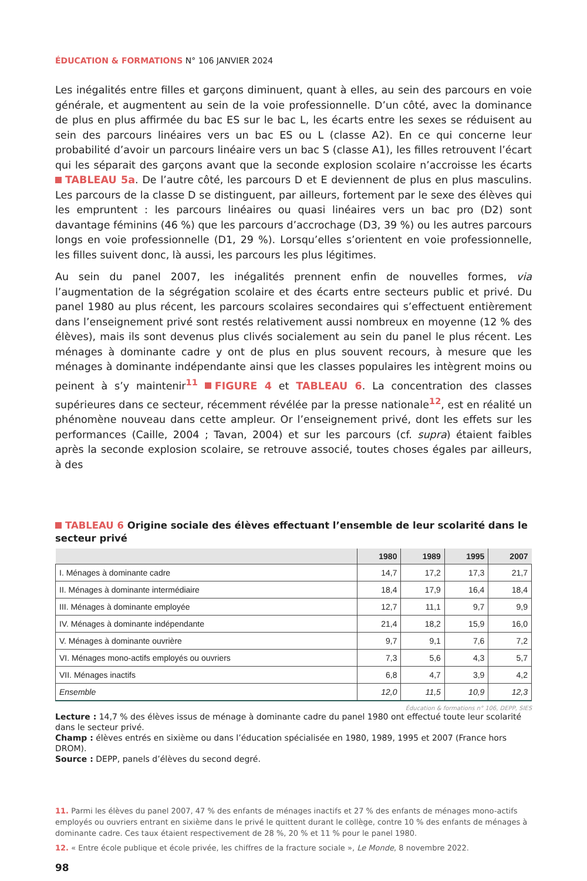ÉDUCATION & FORMATIONS N° 106 JANVIER 2024
Les inégalités entre filles et garçons diminuent, quant à elles, au sein des parcours en voie générale, et augmentent au sein de la voie professionnelle. D’un côté, avec la dominance de plus en plus affirmée du bac ES sur le bac L, les écarts entre les sexes se réduisent au sein des parcours linéaires vers un bac ES ou L (classe A2). En ce qui concerne leur probabilité d’avoir un parcours linéaire vers un bac S (classe A1), les filles retrouvent l’écart qui les séparait des garçons avant que la seconde explosion scolaire n’accroisse les écarts TABLEAU 5a. De l’autre côté, les parcours D et E deviennent de plus en plus masculins. Les parcours de la classe D se distinguent, par ailleurs, fortement par le sexe des élèves qui les empruntent : les parcours linéaires ou quasi linéaires vers un bac pro (D2) sont davantage féminins (46 %) que les parcours d’accrochage (D3, 39 %) ou les autres parcours longs en voie professionnelle (D1, 29 %). Lorsqu’elles s’orientent en voie professionnelle, les filles suivent donc, là aussi, les parcours les plus légitimes.
Au sein du panel 2007, les inégalités prennent enfin de nouvelles formes, via l’augmentation de la ségrégation scolaire et des écarts entre secteurs public et privé. Du panel 1980 au plus récent, les parcours scolaires secondaires qui s’effectuent entièrement dans l’enseignement privé sont restés relativement aussi nombreux en moyenne (12 % des élèves), mais ils sont devenus plus clivés socialement au sein du panel le plus récent. Les ménages à dominante cadre y ont de plus en plus souvent recours, à mesure que les ménages à dominante indépendante ainsi que les classes populaires les intègrent moins ou peinent à s’y maintenir<sup>11</sup> FIGURE 4 et TABLEAU 6. La concentration des classes supérieures dans ce secteur, récemment révélée par la presse nationale<sup>12</sup>, est en réalité un phénomène nouveau dans cette ampleur. Or l’enseignement privé, dont les effets sur les performances (Caille, 2004 ; Tavan, 2004) et sur les parcours (cf. supra) étaient faibles après la seconde explosion scolaire, se retrouve associé, toutes choses égales par ailleurs, à des
TABLEAU 6 Origine sociale des élèves effectuant l’ensemble de leur scolarité dans le secteur privé
| | 1980 | 1989 | 1995 | 2007 |
| --- | --- | --- | --- | --- |
| I. Ménages à dominante cadre | 14,7 | 17,2 | 17,3 | 21,7 |
| II. Ménages à dominante intermédiaire | 18,4 | 17,9 | 16,4 | 18,4 |
| III. Ménages à dominante employée | 12,7 | 11,1 | 9,7 | 9,9 |
| IV. Ménages à dominante indépendante | 21,4 | 18,2 | 15,9 | 16,0 |
| V. Ménages à dominante ouvrière | 9,7 | 9,1 | 7,6 | 7,2 |
| VI. Ménages mono-actifs employés ou ouvriers | 7,3 | 5,6 | 4,3 | 5,7 |
| VII. Ménages inactifs | 6,8 | 4,7 | 3,9 | 4,2 |
| Ensemble | 12,0 | 11,5 | 10,9 | 12,3 |
Éducation & formations n° 106, DEPP, SIES
Lecture : 14,7 % des élèves issus de ménage à dominante cadre du panel 1980 ont effectué toute leur scolarité dans le secteur privé.
Champ : élèves entrés en sixième ou dans l’éducation spécialisée en 1980, 1989, 1995 et 2007 (France hors DROM).
Source : DEPP, panels d’élèves du second degré.
11. Parmi les élèves du panel 2007, 47 % des enfants de ménages inactifs et 27 % des enfants de ménages mono-actifs employés ou ouvriers entrant en sixième dans le privé le quittent durant le collège, contre 10 % des enfants de ménages à dominante cadre. Ces taux étaient respectivement de 28 %, 20 % et 11 % pour le panel 1980.
12. « Entre école publique et école privée, les chiffres de la fracture sociale », Le Monde, 8 novembre 2022.
98